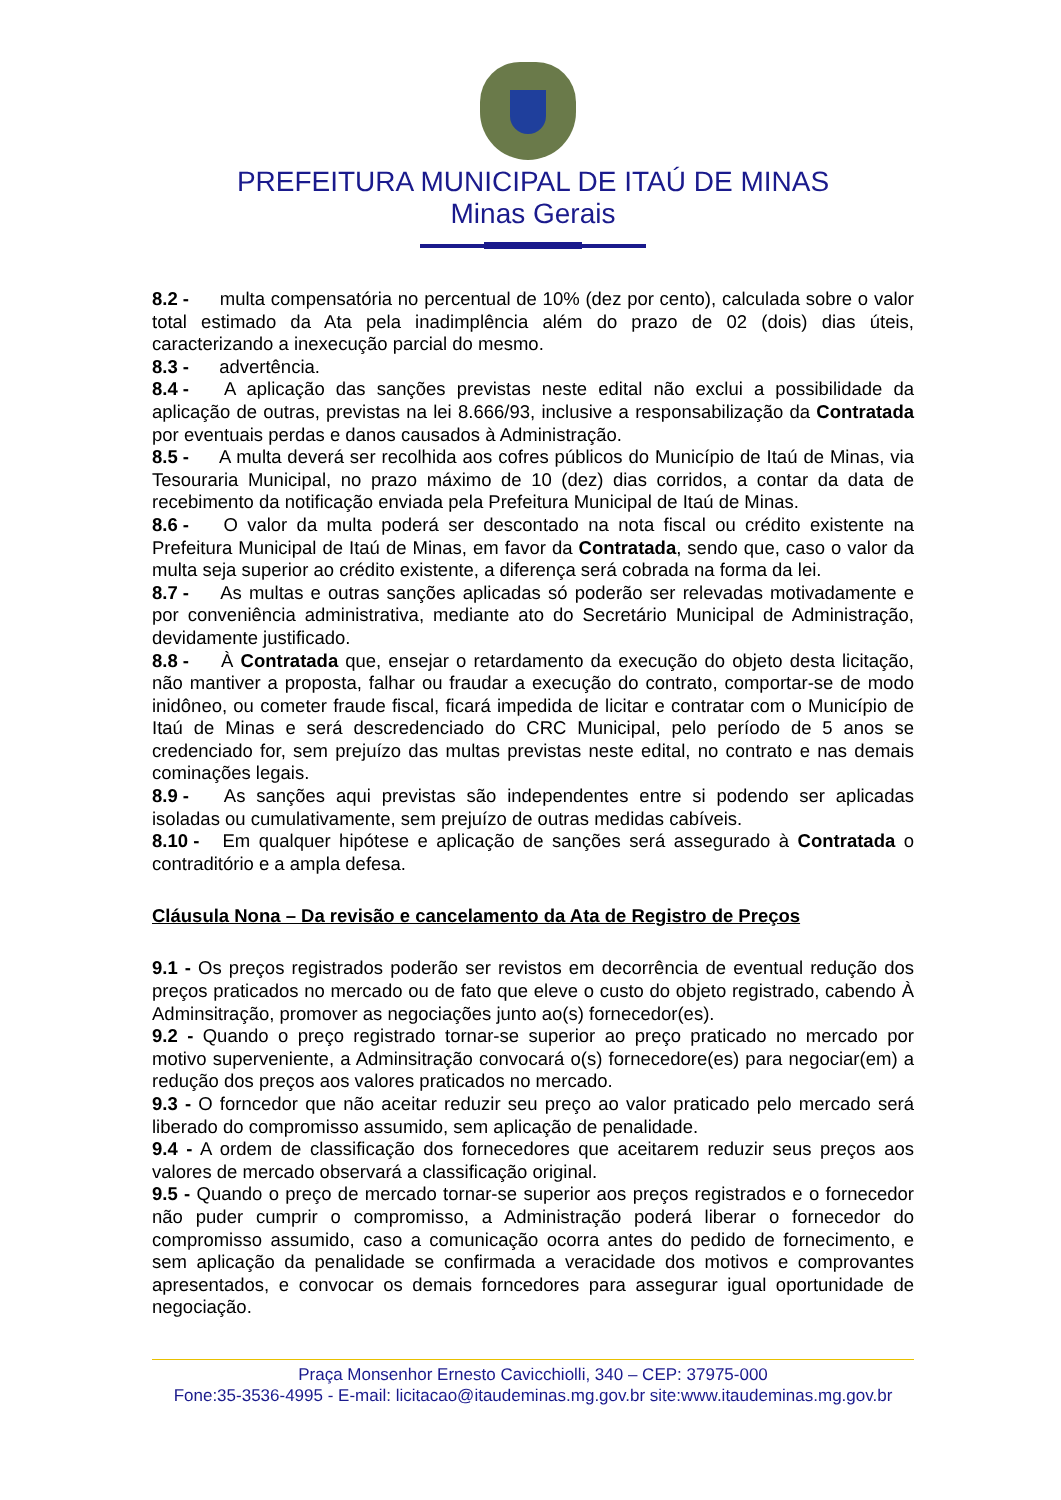PREFEITURA MUNICIPAL DE ITAÚ DE MINAS
Minas Gerais
8.2 - multa compensatória no percentual de 10% (dez por cento), calculada sobre o valor total estimado da Ata pela inadimplência além do prazo de 02 (dois) dias úteis, caracterizando a inexecução parcial do mesmo.
8.3 - advertência.
8.4 - A aplicação das sanções previstas neste edital não exclui a possibilidade da aplicação de outras, previstas na lei 8.666/93, inclusive a responsabilização da Contratada por eventuais perdas e danos causados à Administração.
8.5 - A multa deverá ser recolhida aos cofres públicos do Município de Itaú de Minas, via Tesouraria Municipal, no prazo máximo de 10 (dez) dias corridos, a contar da data de recebimento da notificação enviada pela Prefeitura Municipal de Itaú de Minas.
8.6 - O valor da multa poderá ser descontado na nota fiscal ou crédito existente na Prefeitura Municipal de Itaú de Minas, em favor da Contratada, sendo que, caso o valor da multa seja superior ao crédito existente, a diferença será cobrada na forma da lei.
8.7 - As multas e outras sanções aplicadas só poderão ser relevadas motivadamente e por conveniência administrativa, mediante ato do Secretário Municipal de Administração, devidamente justificado.
8.8 - À Contratada que, ensejar o retardamento da execução do objeto desta licitação, não mantiver a proposta, falhar ou fraudar a execução do contrato, comportar-se de modo inidôneo, ou cometer fraude fiscal, ficará impedida de licitar e contratar com o Município de Itaú de Minas e será descredenciado do CRC Municipal, pelo período de 5 anos se credenciado for, sem prejuízo das multas previstas neste edital, no contrato e nas demais cominações legais.
8.9 - As sanções aqui previstas são independentes entre si podendo ser aplicadas isoladas ou cumulativamente, sem prejuízo de outras medidas cabíveis.
8.10 - Em qualquer hipótese e aplicação de sanções será assegurado à Contratada o contraditório e a ampla defesa.
Cláusula Nona – Da revisão e cancelamento da Ata de Registro de Preços
9.1 - Os preços registrados poderão ser revistos em decorrência de eventual redução dos preços praticados no mercado ou de fato que eleve o custo do objeto registrado, cabendo À Adminsitração, promover as negociações junto ao(s) fornecedor(es).
9.2 - Quando o preço registrado tornar-se superior ao preço praticado no mercado por motivo superveniente, a Adminsitração convocará o(s) fornecedore(es) para negociar(em) a redução dos preços aos valores praticados no mercado.
9.3 - O forncedor que não aceitar reduzir seu preço ao valor praticado pelo mercado será liberado do compromisso assumido, sem aplicação de penalidade.
9.4 - A ordem de classificação dos fornecedores que aceitarem reduzir seus preços aos valores de mercado observará a classificação original.
9.5 - Quando o preço de mercado tornar-se superior aos preços registrados e o fornecedor não puder cumprir o compromisso, a Administração poderá liberar o fornecedor do compromisso assumido, caso a comunicação ocorra antes do pedido de fornecimento, e sem aplicação da penalidade se confirmada a veracidade dos motivos e comprovantes apresentados, e convocar os demais forncedores para assegurar igual oportunidade de negociação.
Praça Monsenhor Ernesto Cavicchiolli, 340 – CEP: 37975-000
Fone:35-3536-4995 - E-mail: licitacao@itaudeminas.mg.gov.br site:www.itaudeminas.mg.gov.br